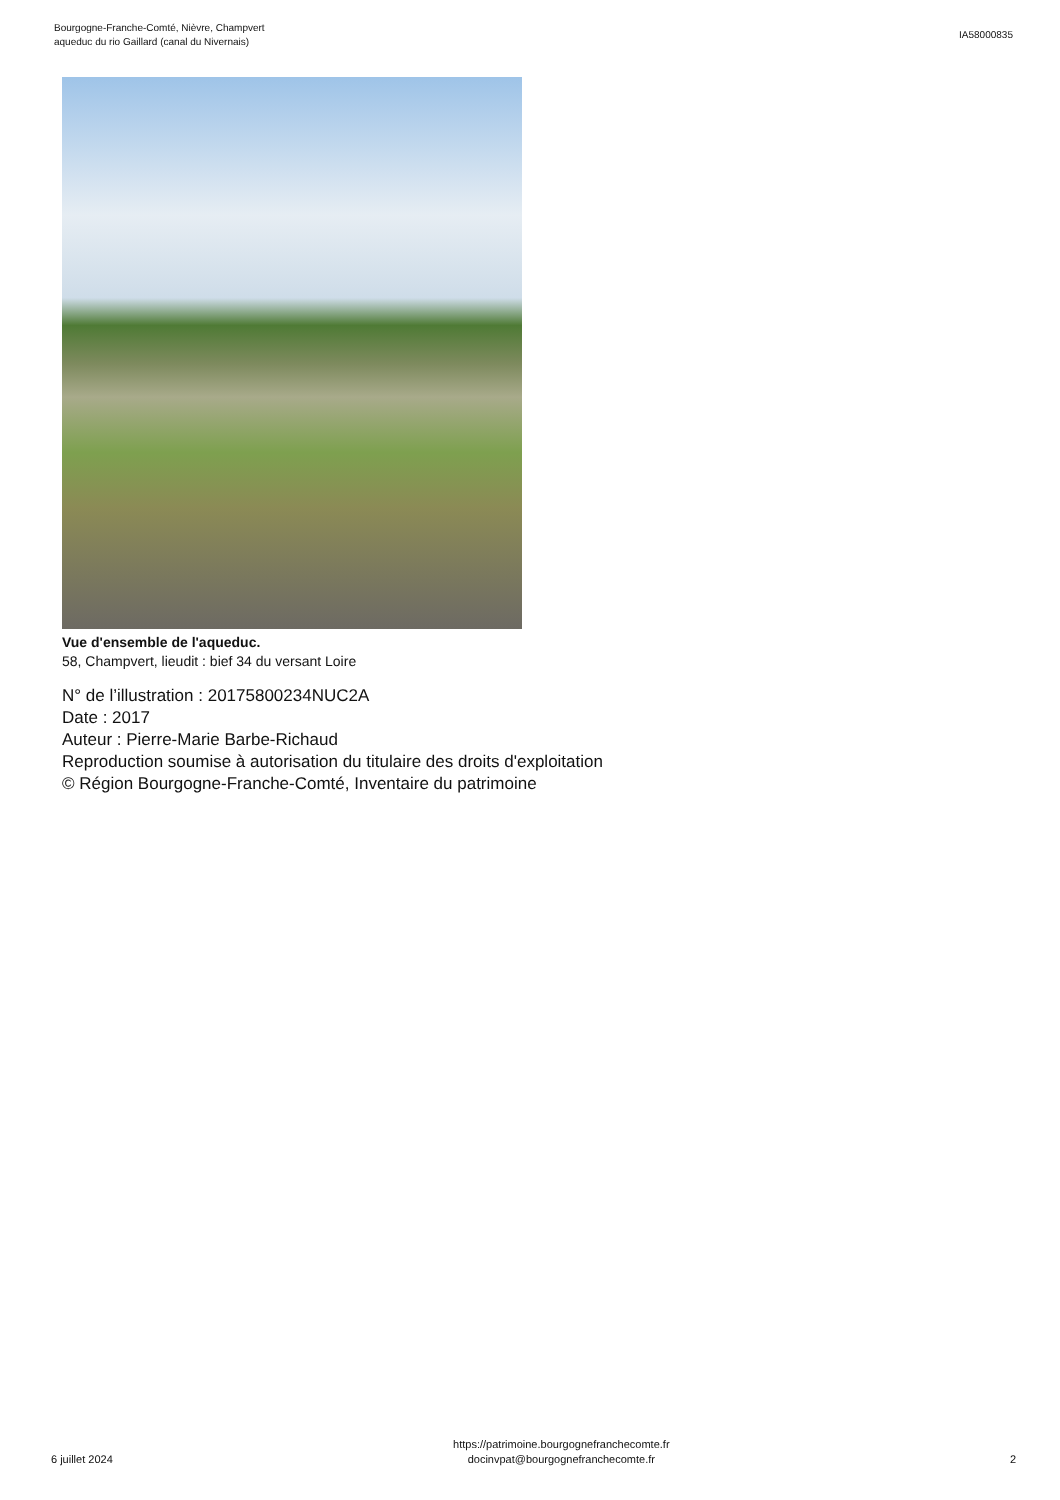Bourgogne-Franche-Comté, Nièvre, Champvert
aqueduc du rio Gaillard (canal du Nivernais)
IA58000835
Vue d'ensemble de l'aqueduc.
58, Champvert, lieudit : bief 34 du versant Loire
N° de l’illustration : 20175800234NUC2A
Date : 2017
Auteur : Pierre-Marie Barbe-Richaud
Reproduction soumise à autorisation du titulaire des droits d'exploitation
© Région Bourgogne-Franche-Comté, Inventaire du patrimoine
6 juillet 2024
https://patrimoine.bourgognefranchecomte.fr
docinvpat@bourgognefranchecomte.fr
2